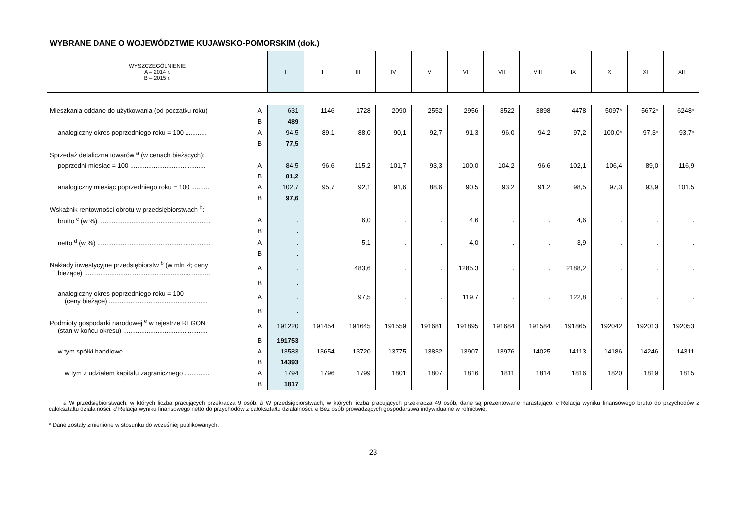WYBRANE DANE O WOJEWÓDZTWIE KUJAWSKO-POMORSKIM (dok.)
| WYSZCZEGÓLNIENIE A – 2014 r. B – 2015 r. | | I | II | III | IV | V | VI | VII | VIII | IX | X | XI | XII |
| --- | --- | --- | --- | --- | --- | --- | --- | --- | --- | --- | --- | --- | --- |
| Mieszkania oddane do użytkowania (od początku roku) | A | 631 | 1146 | 1728 | 2090 | 2552 | 2956 | 3522 | 3898 | 4478 | 5097* | 5672* | 6248* |
| | B | 489 | | | | | | | | | | | |
| analogiczny okres poprzedniego roku = 100 ............ | A | 94,5 | 89,1 | 88,0 | 90,1 | 92,7 | 91,3 | 96,0 | 94,2 | 97,2 | 100,0* | 97,3* | 93,7* |
| | B | 77,5 | | | | | | | | | | | |
| Sprzedaż detaliczna towarów <sup>a</sup> (w cenach bieżących): | | | | | | | | | | | | | |
| poprzedni miesiąc = 100 .......................................... | A | 84,5 | 96,6 | 115,2 | 101,7 | 93,3 | 100,0 | 104,2 | 96,6 | 102,1 | 106,4 | 89,0 | 116,9 |
| | B | 81,2 | | | | | | | | | | | |
| analogiczny miesiąc poprzedniego roku = 100 .......... | A | 102,7 | 95,7 | 92,1 | 91,6 | 88,6 | 90,5 | 93,2 | 91,2 | 98,5 | 97,3 | 93,9 | 101,5 |
| | B | 97,6 | | | | | | | | | | | |
| Wskaźnik rentowności obrotu w przedsiębiorstwach <sup>b</sup>: | | | | | | | | | | | | | |
| brutto <sup>c</sup> (w %) .............................................................. | A | . | | 6,0 | . | . | 4,6 | . | . | 4,6 | . | . | . |
| | B | . | | | | | | | | | | | |
| netto <sup>d</sup> (w %) ............................................................... | A | . | | 5,1 | . | . | 4,0 | . | . | 3,9 | . | . | . |
| | B | . | | | | | | | | | | | |
| Nakłady inwestycyjne przedsiębiorstw <sup>b</sup> (w mln zł; ceny bieżące) ...................................................................... | A | . | | 483,6 | . | . | 1285,3 | . | . | 2188,2 | . | . | . |
| | B | . | | | | | | | | | | | |
| analogiczny okres poprzedniego roku = 100 (ceny bieżące) ....................................................... | A | . | | 97,5 | . | . | 119,7 | . | . | 122,8 | . | . | . |
| | B | . | | | | | | | | | | | |
| Podmioty gospodarki narodowej <sup>e</sup> w rejestrze REGON (stan w końcu okresu) ............................................... | A | 191220 | 191454 | 191645 | 191559 | 191681 | 191895 | 191684 | 191584 | 191865 | 192042 | 192013 | 192053 |
| | B | 191753 | | | | | | | | | | | |
| w tym spółki handlowe ............................................... | A | 13583 | 13654 | 13720 | 13775 | 13832 | 13907 | 13976 | 14025 | 14113 | 14186 | 14246 | 14311 |
| | B | 14393 | | | | | | | | | | | |
| w tym z udziałem kapitału zagranicznego .............. | A | 1794 | 1796 | 1799 | 1801 | 1807 | 1816 | 1811 | 1814 | 1816 | 1820 | 1819 | 1815 |
| | B | 1817 | | | | | | | | | | | |
a W przedsiębiorstwach, w których liczba pracujących przekracza 9 osób. b W przedsiębiorstwach, w których liczba pracujących przekracza 49 osób; dane są prezentowane narastająco. c Relacja wyniku finansowego brutto do przychodów z całokształtu działalności. d Relacja wyniku finansowego netto do przychodów z całokształtu działalności. e Bez osób prowadzących gospodarstwa indywidualne w rolnictwie.
* Dane zostały zmienione w stosunku do wcześniej publikowanych.
23